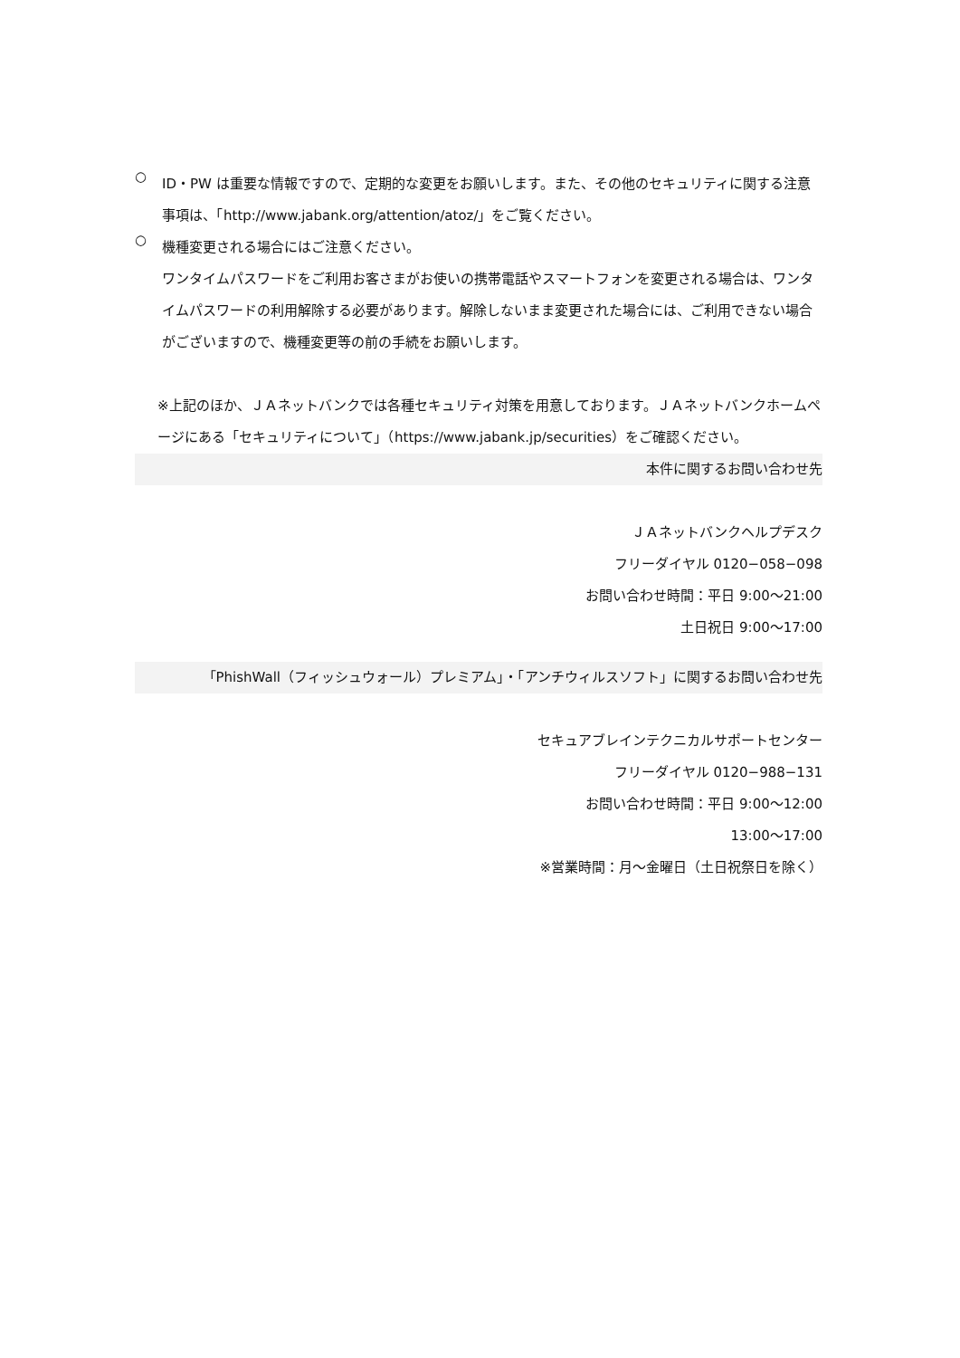○
ID・PW は重要な情報ですので、定期的な変更をお願いします。また、その他のセキュリティに関する注意事項は、「http://www.jabank.org/attention/atoz/」をご覧ください。
○
機種変更される場合にはご注意ください。
ワンタイムパスワードをご利用お客さまがお使いの携帯電話やスマートフォンを変更される場合は、ワンタイムパスワードの利用解除する必要があります。解除しないまま変更された場合には、ご利用できない場合がございますので、機種変更等の前の手続をお願いします。
※上記のほか、ＪＡネットバンクでは各種セキュリティ対策を用意しております。ＪＡネットバンクホームページにある「セキュリティについて」（https://www.jabank.jp/securities）をご確認ください。
本件に関するお問い合わせ先
ＪＡネットバンクヘルプデスク
フリーダイヤル 0120−058−098
お問い合わせ時間：平日 9:00～21:00
土日祝日 9:00～17:00
「PhishWall（フィッシュウォール）プレミアム」・「アンチウィルスソフト」に関するお問い合わせ先
セキュアブレインテクニカルサポートセンター
フリーダイヤル 0120−988−131
お問い合わせ時間：平日 9:00～12:00
13:00～17:00
※営業時間：月～金曜日（土日祝祭日を除く）